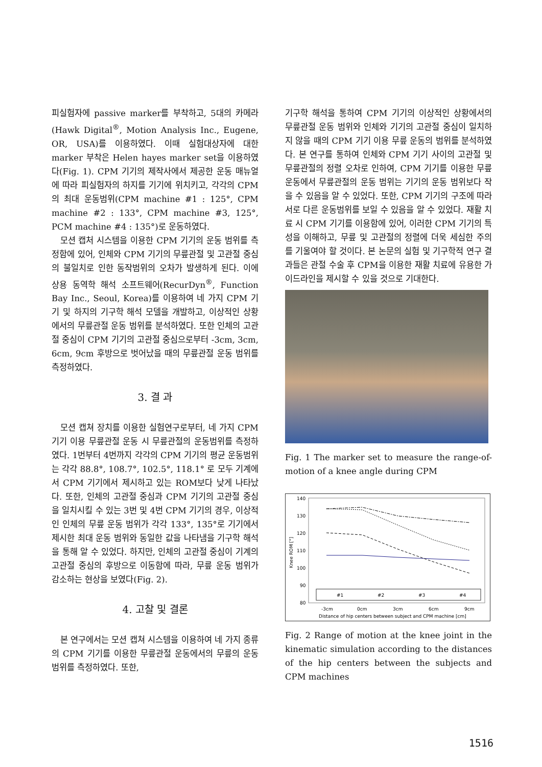피실험자에 passive marker를 부착하고, 5대의 카메라(Hawk Digital<sup>®</sup>, Motion Analysis Inc., Eugene, OR, USA)를 이용하였다. 이때 실험대상자에 대한 marker 부착은 Helen hayes marker set을 이용하였다(Fig. 1). CPM 기기의 제작사에서 제공한 운동 매뉴얼에 따라 피실험자의 하지를 기기에 위치키고, 각각의 CPM의 최대 운동범위(CPM machine #1 : 125°, CPM machine #2 : 133°, CPM machine #3, 125°, PCM machine #4 : 135°)로 운동하였다.
모션 캡처 시스템을 이용한 CPM 기기의 운동 범위를 측정함에 있어, 인체와 CPM 기기의 무릎관절 및 고관절 중심의 불일치로 인한 동작범위의 오차가 발생하게 된다. 이에 상용 동역학 해석 소프트웨어(RecurDyn<sup>®</sup>, Function Bay Inc., Seoul, Korea)를 이용하여 네 가지 CPM 기기 및 하지의 기구학 해석 모델을 개발하고, 이상적인 상황에서의 무릎관절 운동 범위를 분석하였다. 또한 인체의 고관절 중심이 CPM 기기의 고관절 중심으로부터 -3cm, 3cm, 6cm, 9cm 후방으로 벗어났을 때의 무릎관절 운동 범위를 측정하였다.
3. 결 과
모션 캡쳐 장치를 이용한 실험연구로부터, 네 가지 CPM 기기 이용 무릎관절 운동 시 무릎관절의 운동범위를 측정하였다. 1번부터 4번까지 각각의 CPM 기기의 평균 운동범위는 각각 88.8°, 108.7°, 102.5°, 118.1° 로 모두 기계에서 CPM 기기에서 제시하고 있는 ROM보다 낮게 나타났다. 또한, 인체의 고관절 중심과 CPM 기기의 고관절 중심을 일치시킬 수 있는 3번 및 4번 CPM 기기의 경우, 이상적인 인체의 무릎 운동 범위가 각각 133°, 135°로 기기에서 제시한 최대 운동 범위와 동일한 값을 나타냄을 기구학 해석을 통해 알 수 있었다. 하지만, 인체의 고관절 중심이 기계의 고관절 중심의 후방으로 이동함에 따라, 무릎 운동 범위가 감소하는 현상을 보였다(Fig. 2).
4. 고찰 및 결론
본 연구에서는 모션 캡쳐 시스템을 이용하여 네 가지 종류의 CPM 기기를 이용한 무릎관절 운동에서의 무릎의 운동 범위를 측정하였다. 또한,
기구학 해석을 통하여 CPM 기기의 이상적인 상황에서의 무릎관절 운동 범위와 인체와 기기의 고관절 중심이 일치하지 않을 때의 CPM 기기 이용 무릎 운동의 범위를 분석하였다. 본 연구를 통하여 인체와 CPM 기기 사이의 고관절 및 무릎관절의 정렬 오차로 인하여, CPM 기기를 이용한 무릎운동에서 무릎관절의 운동 범위는 기기의 운동 범위보다 작을 수 있음을 알 수 있었다. 또한, CPM 기기의 구조에 따라 서로 다른 운동범위를 보일 수 있음을 알 수 있었다. 재활 치료 시 CPM 기기를 이용함에 있어, 이러한 CPM 기기의 특성을 이해하고, 무릎 및 고관절의 정렬에 더욱 세심한 주의를 기울여야 할 것이다. 본 논문의 실험 및 기구학적 연구 결과들은 관절 수술 후 CPM을 이용한 재활 치료에 유용한 가이드라인을 제시할 수 있을 것으로 기대한다.
Fig. 1 The marker set to measure the range-of-motion of a knee angle during CPM
140
130
120
110
100
90
80
Knee ROM [°]
#1
#2
#3
#4
-3cm
0cm
3cm
6cm
9cm
Distance of hip centers between subject and CPM machine [cm]
Fig. 2 Range of motion at the knee joint in the kinematic simulation according to the distances of the hip centers between the subjects and CPM machines
1516